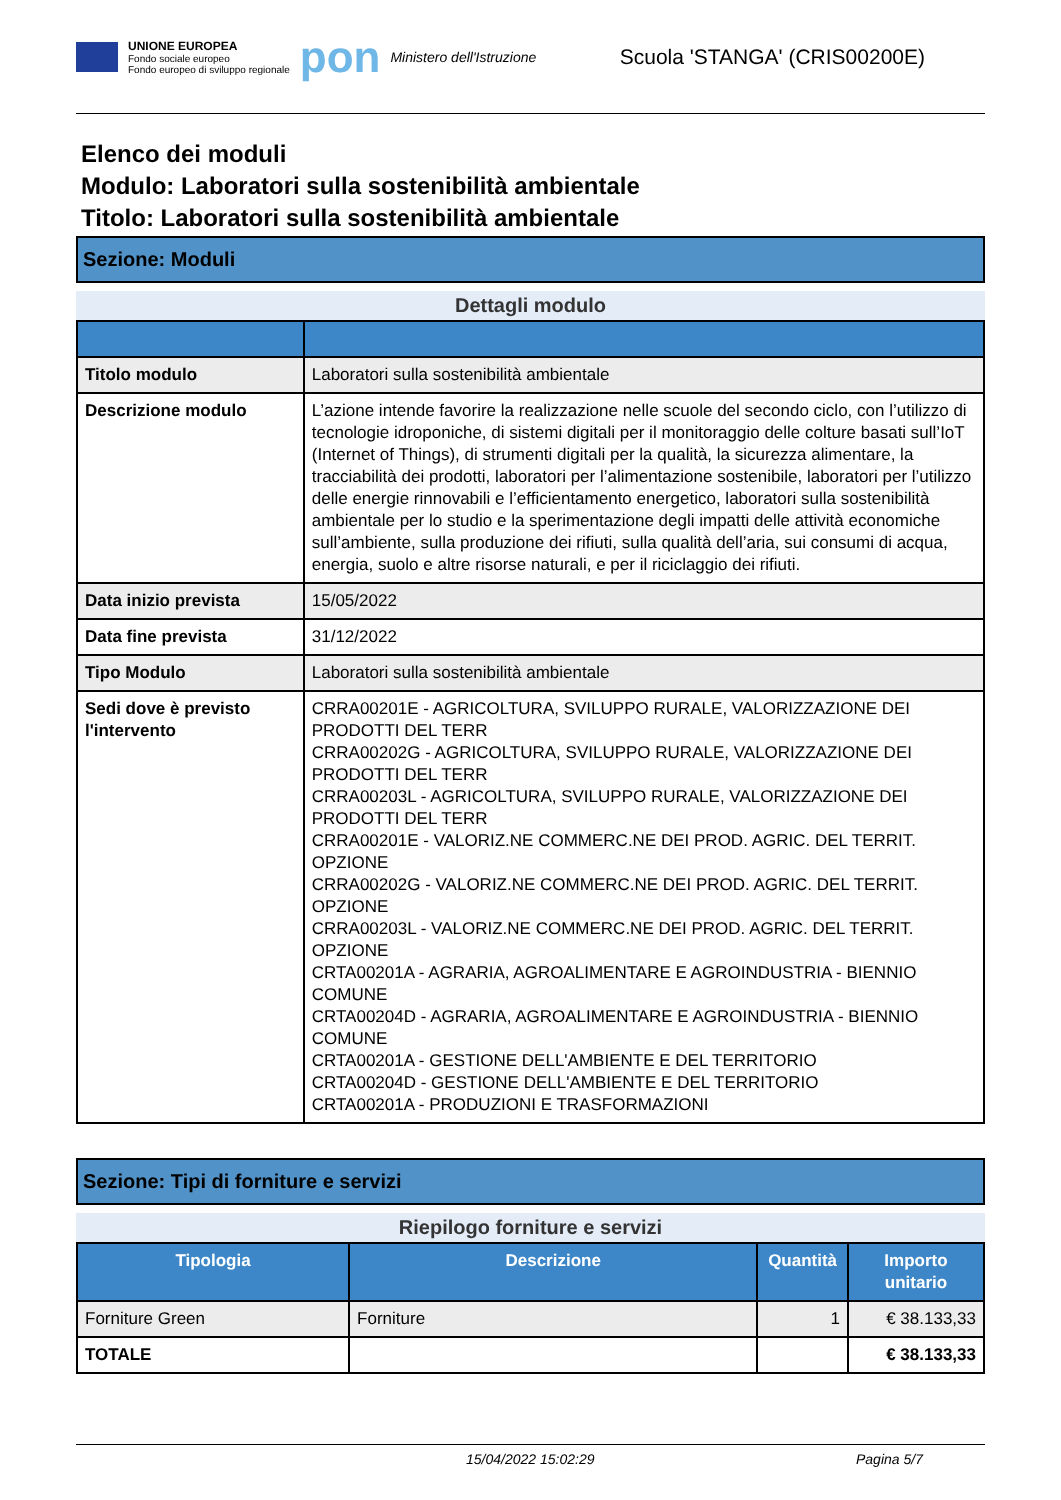UNIONE EUROPEA
Fondo sociale europeo
Fondo europeo di sviluppo regionale
pon Ministero dell'Istruzione
Scuola 'STANGA' (CRIS00200E)
Elenco dei moduli
Modulo: Laboratori sulla sostenibilità ambientale
Titolo: Laboratori sulla sostenibilità ambientale
Sezione: Moduli
Dettagli modulo
| Titolo modulo | Laboratori sulla sostenibilità ambientale |
| Descrizione modulo | L’azione intende favorire la realizzazione nelle scuole del secondo ciclo, con l’utilizzo di tecnologie idroponiche, di sistemi digitali per il monitoraggio delle colture basati sull’IoT (Internet of Things), di strumenti digitali per la qualità, la sicurezza alimentare, la tracciabilità dei prodotti, laboratori per l’alimentazione sostenibile, laboratori per l’utilizzo delle energie rinnovabili e l’efficientamento energetico, laboratori sulla sostenibilità ambientale per lo studio e la sperimentazione degli impatti delle attività economiche sull’ambiente, sulla produzione dei rifiuti, sulla qualità dell’aria, sui consumi di acqua, energia, suolo e altre risorse naturali, e per il riciclaggio dei rifiuti. |
| Data inizio prevista | 15/05/2022 |
| Data fine prevista | 31/12/2022 |
| Tipo Modulo | Laboratori sulla sostenibilità ambientale |
| Sedi dove è previsto l'intervento | CRRA00201E - AGRICOLTURA, SVILUPPO RURALE, VALORIZZAZIONE DEI PRODOTTI DEL TERR CRRA00202G - AGRICOLTURA, SVILUPPO RURALE, VALORIZZAZIONE DEI PRODOTTI DEL TERR CRRA00203L - AGRICOLTURA, SVILUPPO RURALE, VALORIZZAZIONE DEI PRODOTTI DEL TERR CRRA00201E - VALORIZ.NE COMMERC.NE DEI PROD. AGRIC. DEL TERRIT. OPZIONE CRRA00202G - VALORIZ.NE COMMERC.NE DEI PROD. AGRIC. DEL TERRIT. OPZIONE CRRA00203L - VALORIZ.NE COMMERC.NE DEI PROD. AGRIC. DEL TERRIT. OPZIONE CRTA00201A - AGRARIA, AGROALIMENTARE E AGROINDUSTRIA - BIENNIO COMUNE CRTA00204D - AGRARIA, AGROALIMENTARE E AGROINDUSTRIA - BIENNIO COMUNE CRTA00201A - GESTIONE DELL'AMBIENTE E DEL TERRITORIO CRTA00204D - GESTIONE DELL'AMBIENTE E DEL TERRITORIO CRTA00201A - PRODUZIONI E TRASFORMAZIONI |
Sezione: Tipi di forniture e servizi
Riepilogo forniture e servizi
| Tipologia | Descrizione | Quantità | Importo unitario |
| --- | --- | --- | --- |
| Forniture Green | Forniture | 1 | € 38.133,33 |
| TOTALE | | | € 38.133,33 |
15/04/2022 15:02:29 Pagina 5/7